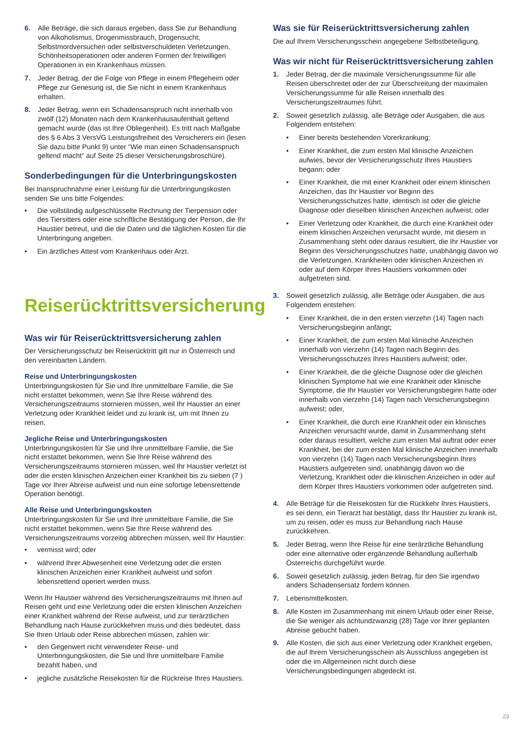6. Alle Beträge, die sich daraus ergeben, dass Sie zur Behandlung von Alkoholismus, Drogenmissbrauch, Drogensucht, Selbstmordversuchen oder selbstverschuldeten Verletzungen, Schönheitsoperationen oder anderen Formen der freiwilligen Operationen in ein Krankenhaus müssen.
7. Jeder Betrag, der die Folge von Pflege in einem Pflegeheim oder Pflege zur Genesung ist, die Sie nicht in einem Krankenhaus erhalten.
8. Jeder Betrag, wenn ein Schadensanspruch nicht innerhalb von zwölf (12) Monaten nach dem Krankenhausaufenthalt geltend gemacht wurde (das ist Ihre Obliegenheit). Es tritt nach Maßgabe des § 6 Abs 3 VersVG Leistungsfreiheit des Versicherers ein (lesen Sie dazu bitte Punkt 9) unter “Wie man einen Schadensanspruch geltend macht“ auf Seite 25 dieser Versicherungsbroschüre).
Sonderbedingungen für die Unterbringungskosten
Bei Inanspruchnahme einer Leistung für die Unterbringungskosten senden Sie uns bitte Folgendes:
• Die vollständig aufgeschlüsselte Rechnung der Tierpension oder des Tiersitters oder eine schriftliche Bestätigung der Person, die Ihr Haustier betreut, und die die Daten und die täglichen Kosten für die Unterbringung angeben.
• Ein ärztliches Attest vom Krankenhaus oder Arzt.
Reiserücktrittsversicherung
Was wir für Reiserücktrittsversicherung zahlen
Der Versicherungsschutz bei Reiserücktritt gilt nur in Österreich und den vereinbarten Ländern.
Reise und Unterbringungskosten
Unterbringungskosten für Sie und Ihre unmittelbare Familie, die Sie nicht erstattet bekommen, wenn Sie Ihre Reise während des Versicherungszeitraums stornieren müssen, weil Ihr Haustier an einer Verletzung oder Krankheit leidet und zu krank ist, um mit Ihnen zu reisen.
Jegliche Reise und Unterbringungskosten
Unterbringungskosten für Sie und Ihre unmittelbare Familie, die Sie nicht erstattet bekommen, wenn Sie Ihre Reise während des Versicherungszeitraums stornieren müssen, weil Ihr Haustier verletzt ist oder die ersten klinischen Anzeichen einer Krankheit bis zu sieben (7 ) Tage vor Ihrer Abreise aufweist und nun eine sofortige lebensrettende Operation benötigt.
Alle Reise und Unterbringungskosten
Unterbringungskosten für Sie und Ihre unmittelbare Familie, die Sie nicht erstattet bekommen, wenn Sie Ihre Reise während des Versicherungszeitraums vorzeitig abbrechen müssen, weil Ihr Haustier:
• vermisst wird; oder
• während Ihrer Abwesenheit eine Verletzung oder die ersten klinischen Anzeichen einer Krankheit aufweist und sofort lebensrettend operiert werden muss.
Wenn Ihr Haustier während des Versicherungszeitraums mit Ihnen auf Reisen geht und eine Verletzung oder die ersten klinischen Anzeichen einer Krankheit während der Reise aufweist, und zur tierärztlichen Behandlung nach Hause zurückkehren muss und dies bedeutet, dass Sie Ihren Urlaub oder Reise abbrechen müssen, zahlen wir:
• den Gegenwert nicht verwendeter Reise- und Unterbringungskosten, die Sie und Ihre unmittelbare Familie bezahlt haben, und
• jegliche zusätzliche Reisekosten für die Rückreise Ihres Haustiers.
Was sie für Reiserücktrittsversicherung zahlen
Die auf Ihrem Versicherungsschein angegebene Selbstbeteiligung.
Was wir nicht für Reiserücktrittsversicherung zahlen
1. Jeder Betrag, der die maximale Versicherungssumme für alle Reisen überschreitet oder der zur Überschreitung der maximalen Versicherungssumme für alle Reisen innerhalb des Versicherungszeitraumes führt.
2. Soweit gesetzlich zulässig, alle Beträge oder Ausgaben, die aus Folgendem entstehen:
• Einer bereits bestehenden Vorerkrankung;
• Einer Krankheit, die zum ersten Mal klinische Anzeichen aufwies, bevor der Versicherungsschutz Ihres Haustiers begann; oder
• Einer Krankheit, die mit einer Krankheit oder einem klinischen Anzeichen, das Ihr Haustier vor Beginn des Versicherungsschutzes hatte, identisch ist oder die gleiche Diagnose oder dieselben klinischen Anzeichen aufweist; oder
• Einer Verletzung oder Krankheit, die durch eine Krankheit oder einem klinischen Anzeichen verursacht wurde, mit diesem in Zusammenhang steht oder daraus resultiert, die Ihr Haustier vor Beginn des Versicherungsschutzes hatte, unabhängig davon wo die Verletzungen, Krankheiten oder klinischen Anzeichen in oder auf dem Körper Ihres Haustiers vorkommen oder aufgetreten sind.
3. Soweit gesetzlich zulässig, alle Beträge oder Ausgaben, die aus Folgendem entstehen:
• Einer Krankheit, die in den ersten vierzehn (14) Tagen nach Versicherungsbeginn anfängt;
• Einer Krankheit, die zum ersten Mal klinische Anzeichen innerhalb von vierzehn (14) Tagen nach Beginn des Versicherungsschutzes Ihres Haustiers aufweist; oder,
• Einer Krankheit, die die gleiche Diagnose oder die gleichen klinischen Symptome hat wie eine Krankheit oder klinische Symptome, die Ihr Haustier vor Versicherungsbeginn hatte oder innerhalb von vierzehn (14) Tagen nach Versicherungsbeginn aufweist; oder,
• Einer Krankheit, die durch eine Krankheit oder ein klinisches Anzeichen verursacht wurde, damit in Zusammenhang steht oder daraus resultiert, welche zum ersten Mal auftrat oder einer Krankheit, bei der zum ersten Mal klinische Anzeichen innerhalb von vierzehn (14) Tagen nach Versicherungsbeginn Ihres Haustiers aufgetreten sind, unabhängig davon wo die Verletzung, Krankheit oder die klinischen Anzeichen in oder auf dem Körper Ihres Haustiers vorkommen oder aufgetreten sind.
4. Alle Beträge für die Reisekosten für die Rückkehr Ihres Haustiers, es sei denn, ein Tierarzt hat bestätigt, dass Ihr Haustier zu krank ist, um zu reisen, oder es muss zur Behandlung nach Hause zurückkehren.
5. Jeder Betrag, wenn Ihre Reise für eine tierärztliche Behandlung oder eine alternative oder ergänzende Behandlung außerhalb Österreichs durchgeführt wurde.
6. Soweit gesetzlich zulässig, jeden Betrag, für den Sie irgendwo anders Schadensersatz fordern können.
7. Lebensmittelkosten.
8. Alle Kosten im Zusammenhang mit einem Urlaub oder einer Reise, die Sie weniger als achtundzwanzig (28) Tage vor Ihrer geplanten Abreise gebucht haben.
9. Alle Kosten, die sich aus einer Verletzung oder Krankheit ergeben, die auf Ihrem Versicherungsschein als Ausschluss angegeben ist oder die im Allgemeinen nicht durch diese Versicherungsbedingungen abgedeckt ist.
23